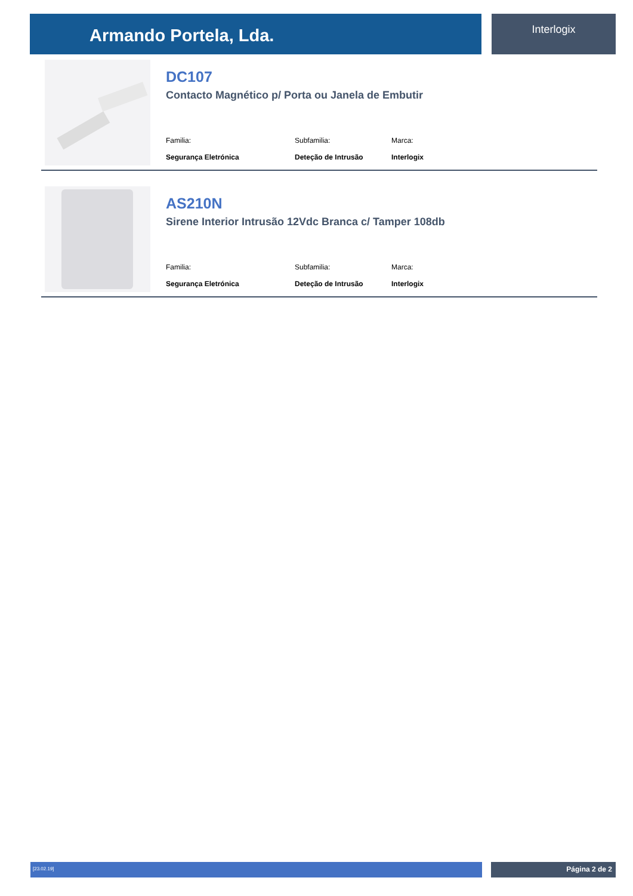Armando Portela, Lda. Interlogix
DC107
Contacto Magnético p/ Porta ou Janela de Embutir
Familia:
Segurança Eletrónica
Subfamilia:
Deteção de Intrusão
Marca:
Interlogix
AS210N
Sirene Interior Intrusão 12Vdc Branca c/ Tamper 108db
Familia:
Segurança Eletrónica
Subfamilia:
Deteção de Intrusão
Marca:
Interlogix
[23.02.19] Página 2 de 2